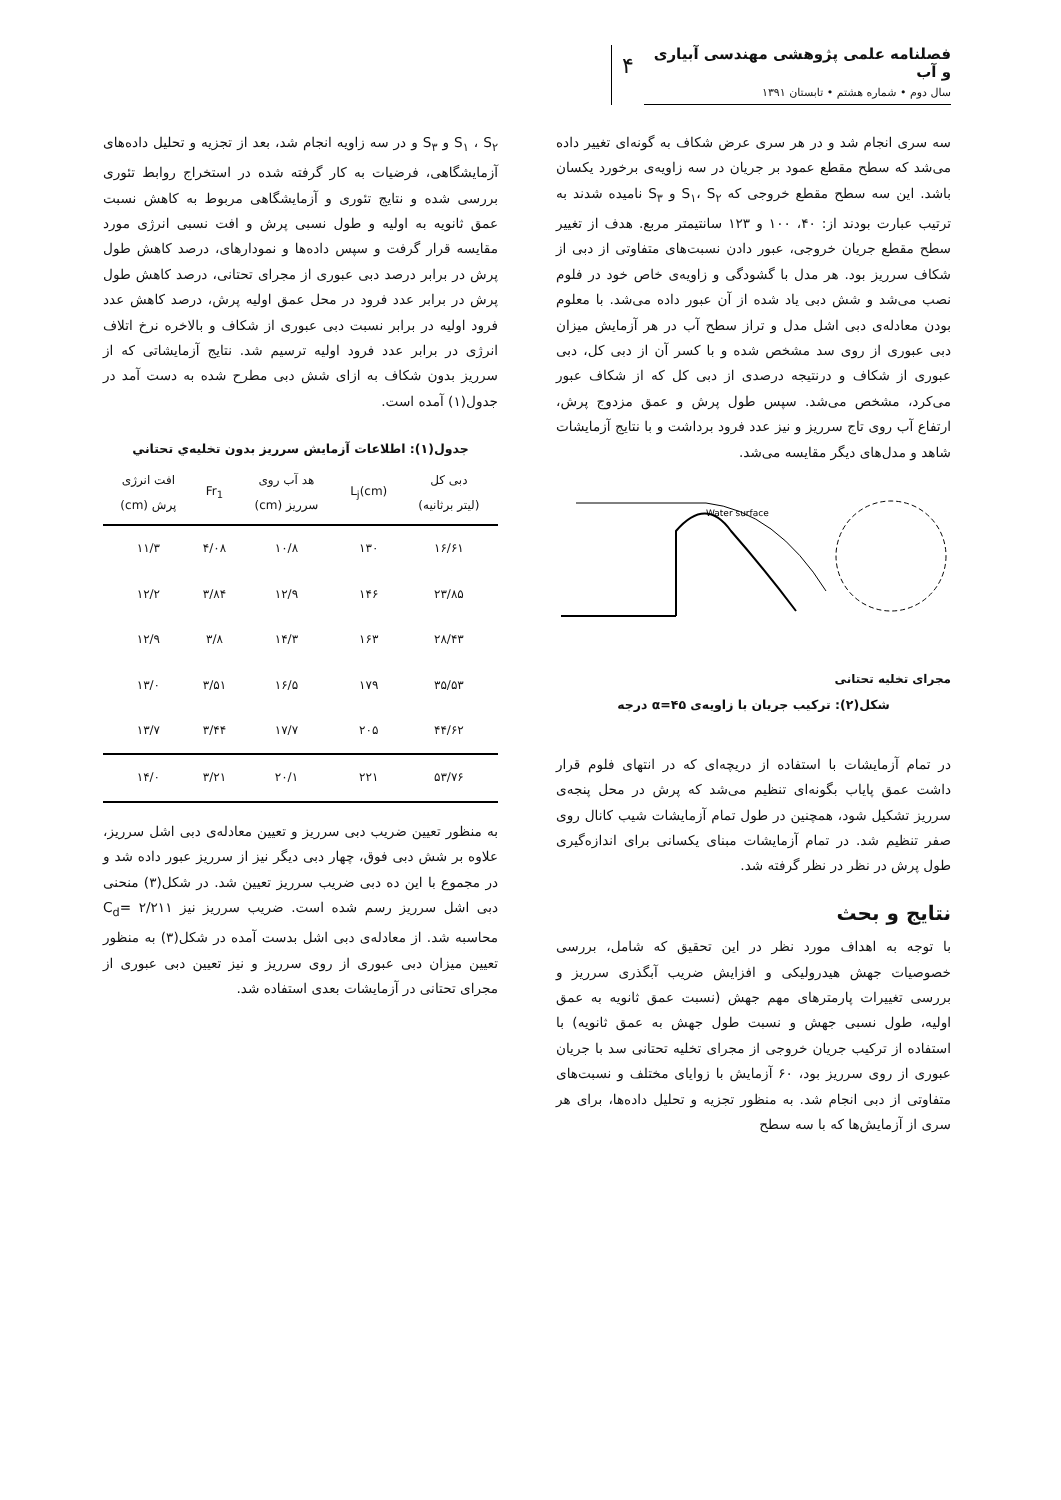فصلنامه علمی پژوهشی مهندسی آبیاری و آب
سال دوم • شماره هشتم • تابستان ۱۳۹۱
۴
سه سری انجام شد و در هر سری عرض شکاف به گونه‌ای تغییر داده می‌شد که سطح مقطع عمود بر جریان در سه زاویه‌ی برخورد یکسان باشد. این سه سطح مقطع خروجی که S<sub>۱</sub>، S<sub>۲</sub> و S<sub>۳</sub> نامیده شدند به ترتیب عبارت بودند از: ۴۰، ۱۰۰ و ۱۲۳ سانتیمتر مربع. هدف از تغییر سطح مقطع جریان خروجی، عبور دادن نسبت‌های متفاوتی از دبی از شکاف سرریز بود. هر مدل با گشودگی و زاویه‌ی خاص خود در فلوم نصب می‌شد و شش دبی یاد شده از آن عبور داده می‌شد. با معلوم بودن معادله‌ی دبی اشل مدل و تراز سطح آب در هر آزمایش میزان دبی عبوری از روی سد مشخص شده و با کسر آن از دبی کل، دبی عبوری از شکاف و درنتیجه درصدی از دبی کل که از شکاف عبور می‌کرد، مشخص می‌شد. سپس طول پرش و عمق مزدوج پرش، ارتفاع آب روی تاج سرریز و نیز عدد فرود برداشت و با نتایج آزمایشات شاهد و مدل‌های دیگر مقایسه می‌شد.
Water surface
مجرای تخلیه تحتانی
شکل(۲): ترکیب جریان با زاویه‌ی α=۴۵ درجه
در تمام آزمایشات با استفاده از دریچه‌ای که در انتهای فلوم قرار داشت عمق پایاب بگونه‌ای تنظیم می‌شد که پرش در محل پنجه‌ی سرریز تشکیل شود، همچنین در طول تمام آزمایشات شیب کانال روی صفر تنظیم شد. در تمام آزمایشات مبنای یکسانی برای اندازه‌گیری طول پرش در نظر در نظر گرفته شد.
نتایج و بحث
با توجه به اهداف مورد نظر در این تحقیق که شامل، بررسی خصوصیات جهش هیدرولیکی و افزایش ضریب آبگذری سرریز و بررسی تغییرات پارمترهای مهم جهش (نسبت عمق ثانویه به عمق اولیه، طول نسبی جهش و نسبت طول جهش به عمق ثانویه) با استفاده از ترکیب جریان خروجی از مجرای تخلیه تحتانی سد با جریان عبوری از روی سرریز بود، ۶۰ آزمایش با زوایای مختلف و نسبت‌های متفاوتی از دبی انجام شد. به منظور تجزیه و تحلیل داده‌ها، برای هر سری از آزمایش‌ها که با سه سطح
S<sub>۱</sub> ، S<sub>۲</sub> و S<sub>۳</sub> و در سه زاویه انجام شد، بعد از تجزیه و تحلیل داده‌های آزمایشگاهی، فرضیات به کار گرفته شده در استخراج روابط تئوری بررسی شده و نتایج تئوری و آزمایشگاهی مربوط به کاهش نسبت عمق ثانویه به اولیه و طول نسبی پرش و افت نسبی انرژی مورد مقایسه قرار گرفت و سپس داده‌ها و نمودارهای، درصد کاهش طول پرش در برابر درصد دبی عبوری از مجرای تحتانی، درصد کاهش طول پرش در برابر عدد فرود در محل عمق اولیه پرش، درصد کاهش عدد فرود اولیه در برابر نسبت دبی عبوری از شکاف و بالاخره نرخ اتلاف انرژی در برابر عدد فرود اولیه ترسیم شد. نتایج آزمایشاتی که از سرریز بدون شکاف به ازای شش دبی مطرح شده به دست آمد در جدول(۱) آمده است.
جدول(۱): اطلاعات آزمایش سرریز بدون تخلیه‌ي تحتاني
| دبی کل (لیتر برثانیه) | L<sub>j</sub>(cm) | هد آب روی سرریز (cm) | Fr<sub>1</sub> | افت انرژی پرش (cm) |
| --- | --- | --- | --- | --- |
| ۱۶/۶۱ | ۱۳۰ | ۱۰/۸ | ۴/۰۸ | ۱۱/۳ |
| ۲۳/۸۵ | ۱۴۶ | ۱۲/۹ | ۳/۸۴ | ۱۲/۲ |
| ۲۸/۴۳ | ۱۶۳ | ۱۴/۳ | ۳/۸ | ۱۲/۹ |
| ۳۵/۵۳ | ۱۷۹ | ۱۶/۵ | ۳/۵۱ | ۱۳/۰ |
| ۴۴/۶۲ | ۲۰۵ | ۱۷/۷ | ۳/۴۴ | ۱۳/۷ |
| ۵۳/۷۶ | ۲۲۱ | ۲۰/۱ | ۳/۲۱ | ۱۴/۰ |
به منظور تعیین ضریب دبی سرریز و تعیین معادله‌ی دبی اشل سرریز، علاوه بر شش دبی فوق، چهار دبی دیگر نیز از سرریز عبور داده شد و در مجموع با این ده دبی ضریب سرریز تعیین شد. در شکل(۳) منحنی دبی اشل سرریز رسم شده است. ضریب سرریز نیز C<sub>d</sub>= ۲/۲۱۱ محاسبه شد. از معادله‌ی دبی اشل بدست آمده در شکل(۳) به منظور تعیین میزان دبی عبوری از روی سرریز و نیز تعیین دبی عبوری از مجرای تحتانی در آزمایشات بعدی استفاده شد.